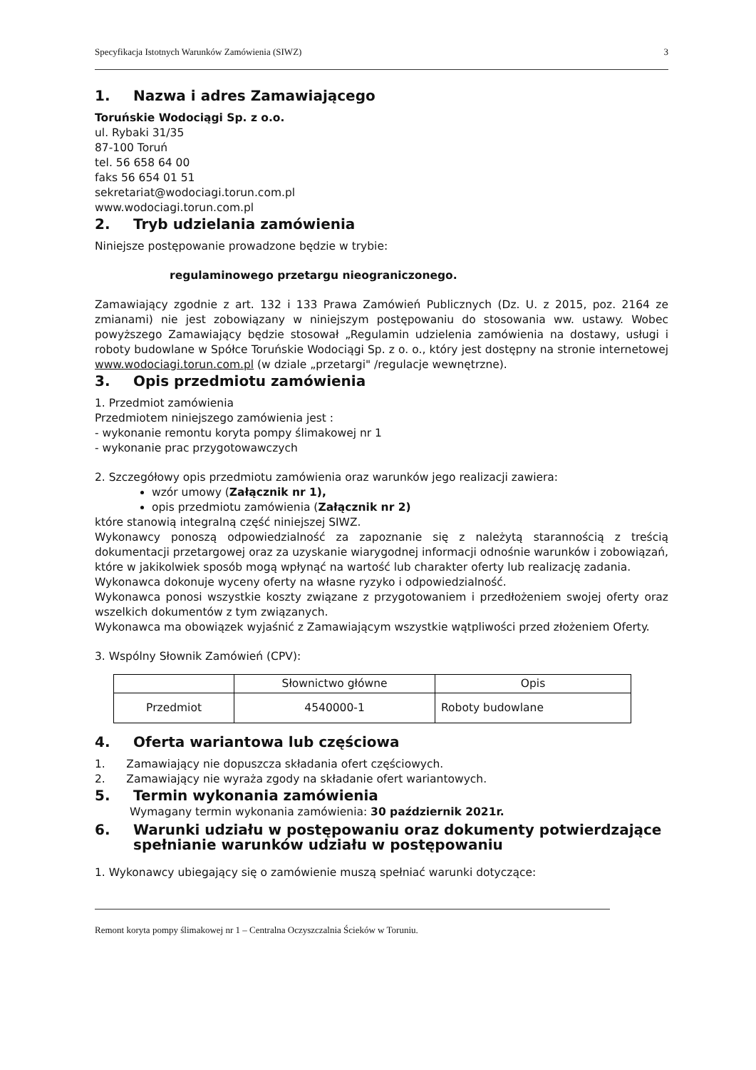Specyfikacja Istotnych Warunków Zamówienia (SIWZ) 3
1. Nazwa i adres Zamawiającego
Toruńskie Wodociągi Sp. z o.o.
ul. Rybaki 31/35
87-100 Toruń
tel. 56 658 64 00
faks 56 654 01 51
sekretariat@wodociagi.torun.com.pl
www.wodociagi.torun.com.pl
2. Tryb udzielania zamówienia
Niniejsze postępowanie prowadzone będzie w trybie:
regulaminowego przetargu nieograniczonego.
Zamawiający zgodnie z art. 132 i 133 Prawa Zamówień Publicznych (Dz. U. z 2015, poz. 2164 ze zmianami) nie jest zobowiązany w niniejszym postępowaniu do stosowania ww. ustawy. Wobec powyższego Zamawiający będzie stosował „Regulamin udzielenia zamówienia na dostawy, usługi i roboty budowlane w Spółce Toruńskie Wodociągi Sp. z o. o., który jest dostępny na stronie internetowej www.wodociagi.torun.com.pl (w dziale „przetargi" /regulacje wewnętrzne).
3. Opis przedmiotu zamówienia
1. Przedmiot zamówienia
Przedmiotem niniejszego zamówienia jest :
- wykonanie remontu koryta pompy ślimakowej nr 1
- wykonanie prac przygotowawczych
2. Szczegółowy opis przedmiotu zamówienia oraz warunków jego realizacji zawiera:
wzór umowy (Załącznik nr 1),
opis przedmiotu zamówienia (Załącznik nr 2)
które stanowią integralną część niniejszej SIWZ.
Wykonawcy ponoszą odpowiedzialność za zapoznanie się z należytą starannością z treścią dokumentacji przetargowej oraz za uzyskanie wiarygodnej informacji odnośnie warunków i zobowiązań, które w jakikolwiek sposób mogą wpłynąć na wartość lub charakter oferty lub realizację zadania.
Wykonawca dokonuje wyceny oferty na własne ryzyko i odpowiedzialność.
Wykonawca ponosi wszystkie koszty związane z przygotowaniem i przedłożeniem swojej oferty oraz wszelkich dokumentów z tym związanych.
Wykonawca ma obowiązek wyjaśnić z Zamawiającym wszystkie wątpliwości przed złożeniem Oferty.
3. Wspólny Słownik Zamówień (CPV):
| | Słownictwo główne | Opis |
| --- | --- | --- |
| Przedmiot | 4540000-1 | Roboty budowlane |
4. Oferta wariantowa lub częściowa
1. Zamawiający nie dopuszcza składania ofert częściowych.
2. Zamawiający nie wyraża zgody na składanie ofert wariantowych.
5. Termin wykonania zamówienia
Wymagany termin wykonania zamówienia: 30 październik 2021r.
6. Warunki udziału w postępowaniu oraz dokumenty potwierdzające spełnianie warunków udziału w postępowaniu
1. Wykonawcy ubiegający się o zamówienie muszą spełniać warunki dotyczące:
Remont koryta pompy ślimakowej nr 1 – Centralna Oczyszczalnia Ścieków w Toruniu.